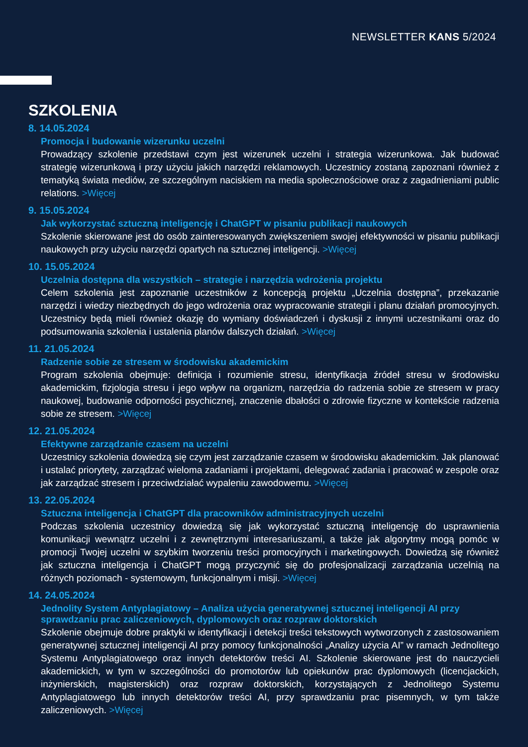NEWSLETTER KANS 5/2024
SZKOLENIA
8. 14.05.2024
Promocja i budowanie wizerunku uczelni
Prowadzący szkolenie przedstawi czym jest wizerunek uczelni i strategia wizerunkowa. Jak budować strategię wizerunkową i przy użyciu jakich narzędzi reklamowych. Uczestnicy zostaną zapoznani również z tematyką świata mediów, ze szczególnym naciskiem na media społecznościowe oraz z zagadnieniami public relations. >Więcej
9. 15.05.2024
Jak wykorzystać sztuczną inteligencję i ChatGPT w pisaniu publikacji naukowych
Szkolenie skierowane jest do osób zainteresowanych zwiększeniem swojej efektywności w pisaniu publikacji naukowych przy użyciu narzędzi opartych na sztucznej inteligencji. >Więcej
10. 15.05.2024
Uczelnia dostępna dla wszystkich – strategie i narzędzia wdrożenia projektu
Celem szkolenia jest zapoznanie uczestników z koncepcją projektu „Uczelnia dostępna”, przekazanie narzędzi i wiedzy niezbędnych do jego wdrożenia oraz wypracowanie strategii i planu działań promocyjnych. Uczestnicy będą mieli również okazję do wymiany doświadczeń i dyskusji z innymi uczestnikami oraz do podsumowania szkolenia i ustalenia planów dalszych działań. >Więcej
11. 21.05.2024
Radzenie sobie ze stresem w środowisku akademickim
Program szkolenia obejmuje: definicja i rozumienie stresu, identyfikacja źródeł stresu w środowisku akademickim, fizjologia stresu i jego wpływ na organizm, narzędzia do radzenia sobie ze stresem w pracy naukowej, budowanie odporności psychicznej, znaczenie dbałości o zdrowie fizyczne w kontekście radzenia sobie ze stresem. >Więcej
12. 21.05.2024
Efektywne zarządzanie czasem na uczelni
Uczestnicy szkolenia dowiedzą się czym jest zarządzanie czasem w środowisku akademickim. Jak planować i ustalać priorytety, zarządzać wieloma zadaniami i projektami, delegować zadania i pracować w zespole oraz jak zarządzać stresem i przeciwdziałać wypaleniu zawodowemu. >Więcej
13. 22.05.2024
Sztuczna inteligencja i ChatGPT dla pracowników administracyjnych uczelni
Podczas szkolenia uczestnicy dowiedzą się jak wykorzystać sztuczną inteligencję do usprawnienia komunikacji wewnątrz uczelni i z zewnętrznymi interesariuszami, a także jak algorytmy mogą pomóc w promocji Twojej uczelni w szybkim tworzeniu treści promocyjnych i marketingowych. Dowiedzą się również jak sztuczna inteligencja i ChatGPT mogą przyczynić się do profesjonalizacji zarządzania uczelnią na różnych poziomach - systemowym, funkcjonalnym i misji. >Więcej
14. 24.05.2024
Jednolity System Antyplagiatowy – Analiza użycia generatywnej sztucznej inteligencji AI przy sprawdzaniu prac zaliczeniowych, dyplomowych oraz rozpraw doktorskich
Szkolenie obejmuje dobre praktyki w identyfikacji i detekcji treści tekstowych wytworzonych z zastosowaniem generatywnej sztucznej inteligencji AI przy pomocy funkcjonalności „Analizy użycia AI” w ramach Jednolitego Systemu Antyplagiatowego oraz innych detektorów treści AI. Szkolenie skierowane jest do nauczycieli akademickich, w tym w szczególności do promotorów lub opiekunów prac dyplomowych (licencjackich, inżynierskich, magisterskich) oraz rozpraw doktorskich, korzystających z Jednolitego Systemu Antyplagiatowego lub innych detektorów treści AI, przy sprawdzaniu prac pisemnych, w tym także zaliczeniowych. >Więcej